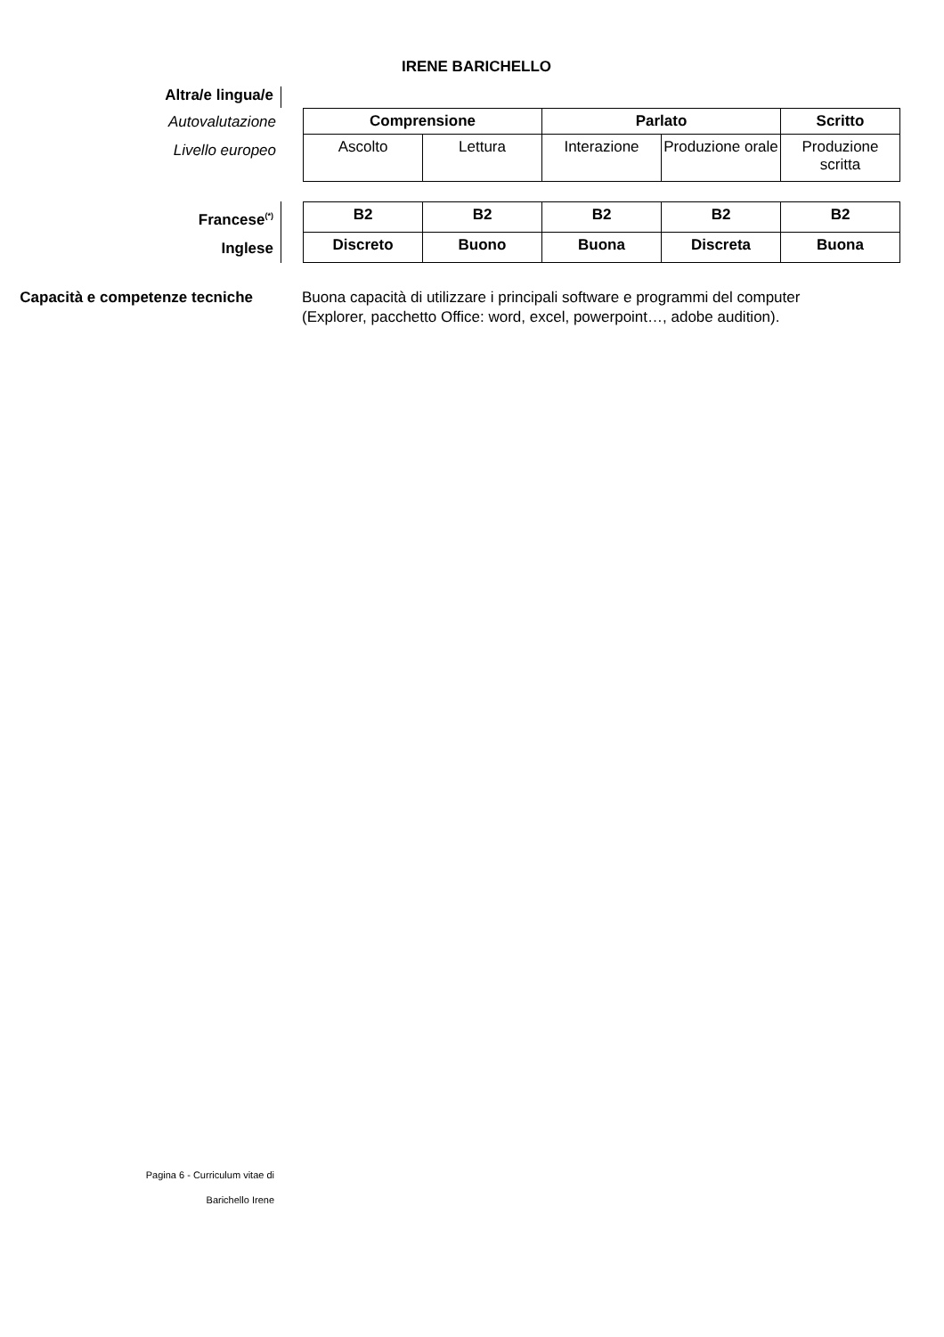IRENE BARICHELLO
Altra/e lingua/e
Autovalutazione
Livello europeo
| Comprensione | | Parlato | | Scritto |
| --- | --- | --- | --- | --- |
| Ascolto | Lettura | Interazione | Produzione orale | Produzione scritta |
Francese<sup>(*)</sup>
Inglese
| B2 | B2 | B2 | B2 | B2 |
| Discreto | Buono | Buona | Discreta | Buona |
Capacità e competenze tecniche
Buona capacità di utilizzare i principali software e programmi del computer (Explorer, pacchetto Office: word, excel, powerpoint…, adobe audition).
Pagina 6 - Curriculum vitae di
Barichello Irene